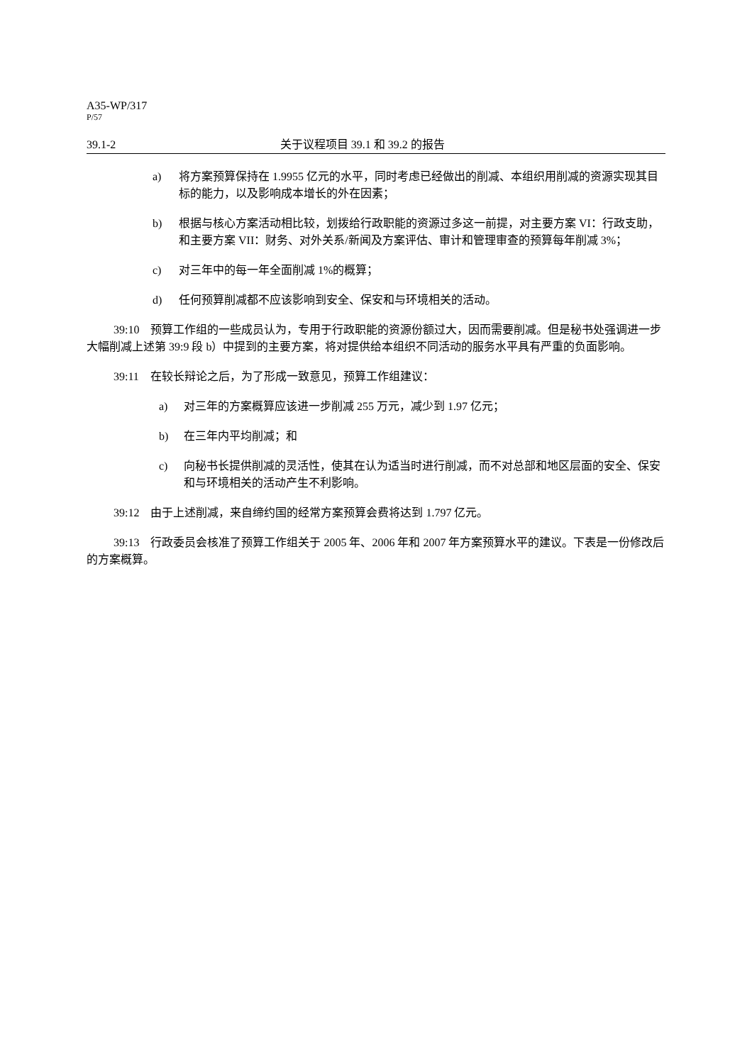A35-WP/317
P/57
39.1-2 关于议程项目 39.1 和 39.2 的报告
a) 将方案预算保持在 1.9955 亿元的水平，同时考虑已经做出的削减、本组织用削减的资源实现其目标的能力，以及影响成本增长的外在因素；
b) 根据与核心方案活动相比较，划拨给行政职能的资源过多这一前提，对主要方案 VI：行政支助，和主要方案 VII：财务、对外关系/新闻及方案评估、审计和管理审查的预算每年削减 3%；
c) 对三年中的每一年全面削减 1%的概算；
d) 任何预算削减都不应该影响到安全、保安和与环境相关的活动。
39:10　预算工作组的一些成员认为，专用于行政职能的资源份额过大，因而需要削减。但是秘书处强调进一步大幅削减上述第 39:9 段 b）中提到的主要方案，将对提供给本组织不同活动的服务水平具有严重的负面影响。
39:11　在较长辩论之后，为了形成一致意见，预算工作组建议：
a) 对三年的方案概算应该进一步削减 255 万元，减少到 1.97 亿元；
b) 在三年内平均削减；和
c) 向秘书长提供削减的灵活性，使其在认为适当时进行削减，而不对总部和地区层面的安全、保安和与环境相关的活动产生不利影响。
39:12　由于上述削减，来自缔约国的经常方案预算会费将达到 1.797 亿元。
39:13　行政委员会核准了预算工作组关于 2005 年、2006 年和 2007 年方案预算水平的建议。下表是一份修改后的方案概算。